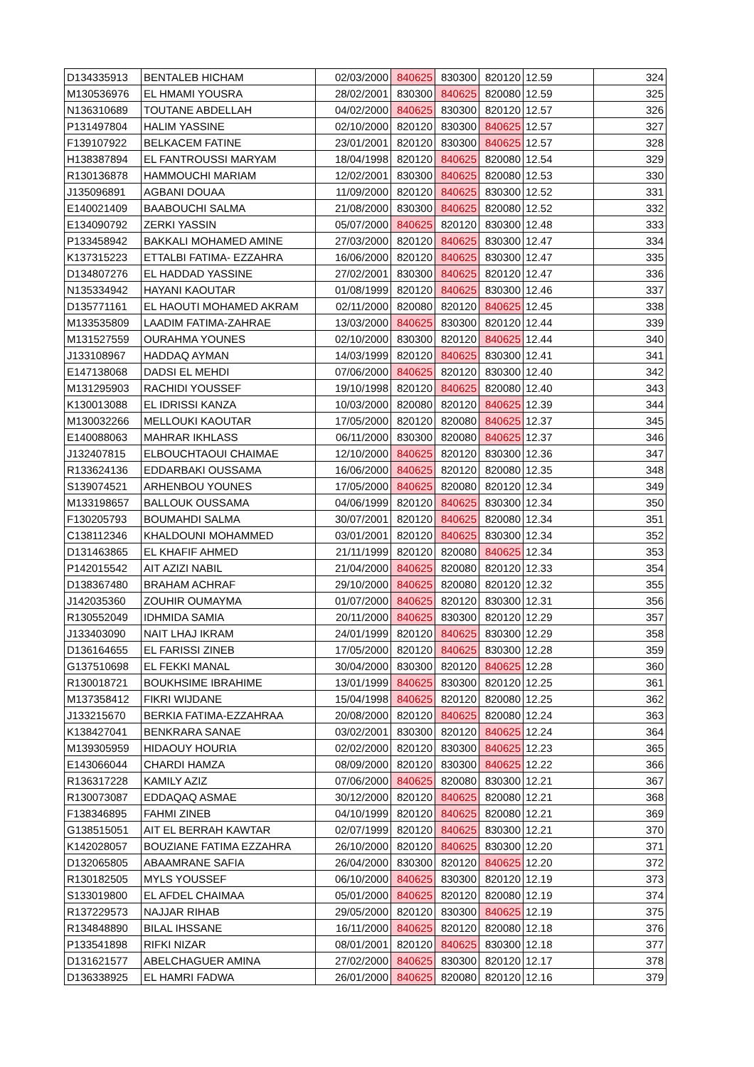| D134335913 | BENTALEB HICHAM | 02/03/2000 | 840625 | 830300 | 820120 | 12.59 | 324 |
| M130536976 | EL HMAMI YOUSRA | 28/02/2001 | 830300 | 840625 | 820080 | 12.59 | 325 |
| N136310689 | TOUTANE ABDELLAH | 04/02/2000 | 840625 | 830300 | 820120 | 12.57 | 326 |
| P131497804 | HALIM YASSINE | 02/10/2000 | 820120 | 830300 | 840625 | 12.57 | 327 |
| F139107922 | BELKACEM FATINE | 23/01/2001 | 820120 | 830300 | 840625 | 12.57 | 328 |
| H138387894 | EL FANTROUSSI MARYAM | 18/04/1998 | 820120 | 840625 | 820080 | 12.54 | 329 |
| R130136878 | HAMMOUCHI MARIAM | 12/02/2001 | 830300 | 840625 | 820080 | 12.53 | 330 |
| J135096891 | AGBANI DOUAA | 11/09/2000 | 820120 | 840625 | 830300 | 12.52 | 331 |
| E140021409 | BAABOUCHI SALMA | 21/08/2000 | 830300 | 840625 | 820080 | 12.52 | 332 |
| E134090792 | ZERKI YASSIN | 05/07/2000 | 840625 | 820120 | 830300 | 12.48 | 333 |
| P133458942 | BAKKALI MOHAMED AMINE | 27/03/2000 | 820120 | 840625 | 830300 | 12.47 | 334 |
| K137315223 | ETTALBI FATIMA- EZZAHRA | 16/06/2000 | 820120 | 840625 | 830300 | 12.47 | 335 |
| D134807276 | EL HADDAD YASSINE | 27/02/2001 | 830300 | 840625 | 820120 | 12.47 | 336 |
| N135334942 | HAYANI KAOUTAR | 01/08/1999 | 820120 | 840625 | 830300 | 12.46 | 337 |
| D135771161 | EL HAOUTI MOHAMED AKRAM | 02/11/2000 | 820080 | 820120 | 840625 | 12.45 | 338 |
| M133535809 | LAADIM FATIMA-ZAHRAE | 13/03/2000 | 840625 | 830300 | 820120 | 12.44 | 339 |
| M131527559 | OURAHMA YOUNES | 02/10/2000 | 830300 | 820120 | 840625 | 12.44 | 340 |
| J133108967 | HADDAQ AYMAN | 14/03/1999 | 820120 | 840625 | 830300 | 12.41 | 341 |
| E147138068 | DADSI EL MEHDI | 07/06/2000 | 840625 | 820120 | 830300 | 12.40 | 342 |
| M131295903 | RACHIDI YOUSSEF | 19/10/1998 | 820120 | 840625 | 820080 | 12.40 | 343 |
| K130013088 | EL IDRISSI KANZA | 10/03/2000 | 820080 | 820120 | 840625 | 12.39 | 344 |
| M130032266 | MELLOUKI KAOUTAR | 17/05/2000 | 820120 | 820080 | 840625 | 12.37 | 345 |
| E140088063 | MAHRAR IKHLASS | 06/11/2000 | 830300 | 820080 | 840625 | 12.37 | 346 |
| J132407815 | ELBOUCHTAOUI CHAIMAE | 12/10/2000 | 840625 | 820120 | 830300 | 12.36 | 347 |
| R133624136 | EDDARBAKI OUSSAMA | 16/06/2000 | 840625 | 820120 | 820080 | 12.35 | 348 |
| S139074521 | ARHENBOU YOUNES | 17/05/2000 | 840625 | 820080 | 820120 | 12.34 | 349 |
| M133198657 | BALLOUK OUSSAMA | 04/06/1999 | 820120 | 840625 | 830300 | 12.34 | 350 |
| F130205793 | BOUMAHDI SALMA | 30/07/2001 | 820120 | 840625 | 820080 | 12.34 | 351 |
| C138112346 | KHALDOUNI MOHAMMED | 03/01/2001 | 820120 | 840625 | 830300 | 12.34 | 352 |
| D131463865 | EL KHAFIF AHMED | 21/11/1999 | 820120 | 820080 | 840625 | 12.34 | 353 |
| P142015542 | AIT AZIZI NABIL | 21/04/2000 | 840625 | 820080 | 820120 | 12.33 | 354 |
| D138367480 | BRAHAM ACHRAF | 29/10/2000 | 840625 | 820080 | 820120 | 12.32 | 355 |
| J142035360 | ZOUHIR OUMAYMA | 01/07/2000 | 840625 | 820120 | 830300 | 12.31 | 356 |
| R130552049 | IDHMIDA SAMIA | 20/11/2000 | 840625 | 830300 | 820120 | 12.29 | 357 |
| J133403090 | NAIT LHAJ IKRAM | 24/01/1999 | 820120 | 840625 | 830300 | 12.29 | 358 |
| D136164655 | EL FARISSI ZINEB | 17/05/2000 | 820120 | 840625 | 830300 | 12.28 | 359 |
| G137510698 | EL FEKKI MANAL | 30/04/2000 | 830300 | 820120 | 840625 | 12.28 | 360 |
| R130018721 | BOUKHSIME IBRAHIME | 13/01/1999 | 840625 | 830300 | 820120 | 12.25 | 361 |
| M137358412 | FIKRI WIJDANE | 15/04/1998 | 840625 | 820120 | 820080 | 12.25 | 362 |
| J133215670 | BERKIA FATIMA-EZZAHRAA | 20/08/2000 | 820120 | 840625 | 820080 | 12.24 | 363 |
| K138427041 | BENKRARA SANAE | 03/02/2001 | 830300 | 820120 | 840625 | 12.24 | 364 |
| M139305959 | HIDAOUY HOURIA | 02/02/2000 | 820120 | 830300 | 840625 | 12.23 | 365 |
| E143066044 | CHARDI HAMZA | 08/09/2000 | 820120 | 830300 | 840625 | 12.22 | 366 |
| R136317228 | KAMILY AZIZ | 07/06/2000 | 840625 | 820080 | 830300 | 12.21 | 367 |
| R130073087 | EDDAQAQ ASMAE | 30/12/2000 | 820120 | 840625 | 820080 | 12.21 | 368 |
| F138346895 | FAHMI ZINEB | 04/10/1999 | 820120 | 840625 | 820080 | 12.21 | 369 |
| G138515051 | AIT EL BERRAH KAWTAR | 02/07/1999 | 820120 | 840625 | 830300 | 12.21 | 370 |
| K142028057 | BOUZIANE FATIMA EZZAHRA | 26/10/2000 | 820120 | 840625 | 830300 | 12.20 | 371 |
| D132065805 | ABAAMRANE SAFIA | 26/04/2000 | 830300 | 820120 | 840625 | 12.20 | 372 |
| R130182505 | MYLS YOUSSEF | 06/10/2000 | 840625 | 830300 | 820120 | 12.19 | 373 |
| S133019800 | EL AFDEL CHAIMAA | 05/01/2000 | 840625 | 820120 | 820080 | 12.19 | 374 |
| R137229573 | NAJJAR RIHAB | 29/05/2000 | 820120 | 830300 | 840625 | 12.19 | 375 |
| R134848890 | BILAL IHSSANE | 16/11/2000 | 840625 | 820120 | 820080 | 12.18 | 376 |
| P133541898 | RIFKI NIZAR | 08/01/2001 | 820120 | 840625 | 830300 | 12.18 | 377 |
| D131621577 | ABELCHAGUER AMINA | 27/02/2000 | 840625 | 830300 | 820120 | 12.17 | 378 |
| D136338925 | EL HAMRI FADWA | 26/01/2000 | 840625 | 820080 | 820120 | 12.16 | 379 |